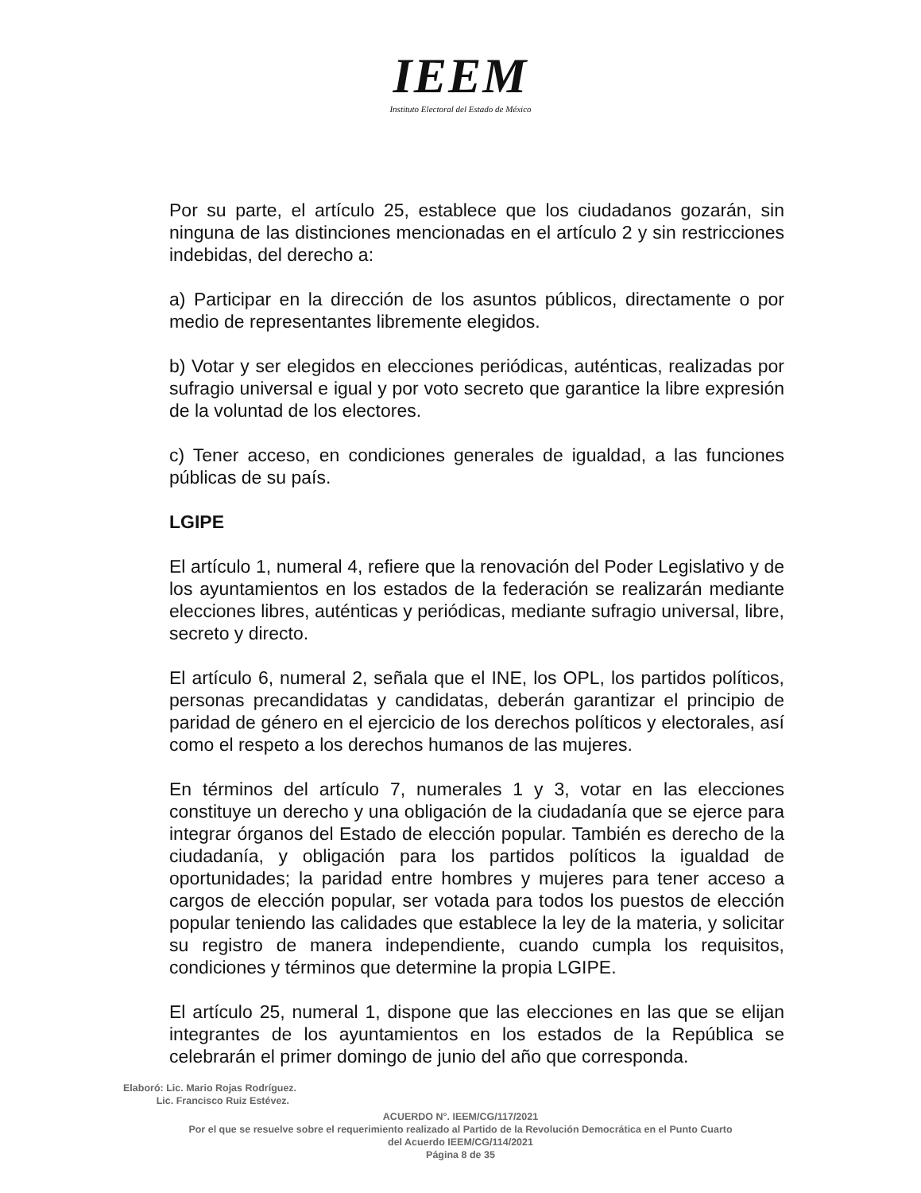IEEM
Instituto Electoral del Estado de México
Por su parte, el artículo 25, establece que los ciudadanos gozarán, sin ninguna de las distinciones mencionadas en el artículo 2 y sin restricciones indebidas, del derecho a:
a) Participar en la dirección de los asuntos públicos, directamente o por medio de representantes libremente elegidos.
b) Votar y ser elegidos en elecciones periódicas, auténticas, realizadas por sufragio universal e igual y por voto secreto que garantice la libre expresión de la voluntad de los electores.
c) Tener acceso, en condiciones generales de igualdad, a las funciones públicas de su país.
LGIPE
El artículo 1, numeral 4, refiere que la renovación del Poder Legislativo y de los ayuntamientos en los estados de la federación se realizarán mediante elecciones libres, auténticas y periódicas, mediante sufragio universal, libre, secreto y directo.
El artículo 6, numeral 2, señala que el INE, los OPL, los partidos políticos, personas precandidatas y candidatas, deberán garantizar el principio de paridad de género en el ejercicio de los derechos políticos y electorales, así como el respeto a los derechos humanos de las mujeres.
En términos del artículo 7, numerales 1 y 3, votar en las elecciones constituye un derecho y una obligación de la ciudadanía que se ejerce para integrar órganos del Estado de elección popular. También es derecho de la ciudadanía, y obligación para los partidos políticos la igualdad de oportunidades; la paridad entre hombres y mujeres para tener acceso a cargos de elección popular, ser votada para todos los puestos de elección popular teniendo las calidades que establece la ley de la materia, y solicitar su registro de manera independiente, cuando cumpla los requisitos, condiciones y términos que determine la propia LGIPE.
El artículo 25, numeral 1, dispone que las elecciones en las que se elijan integrantes de los ayuntamientos en los estados de la República se celebrarán el primer domingo de junio del año que corresponda.
Elaboró: Lic. Mario Rojas Rodríguez.
Lic. Francisco Ruiz Estévez.
ACUERDO N°. IEEM/CG/117/2021
Por el que se resuelve sobre el requerimiento realizado al Partido de la Revolución Democrática en el Punto Cuarto
del Acuerdo IEEM/CG/114/2021
Página 8 de 35